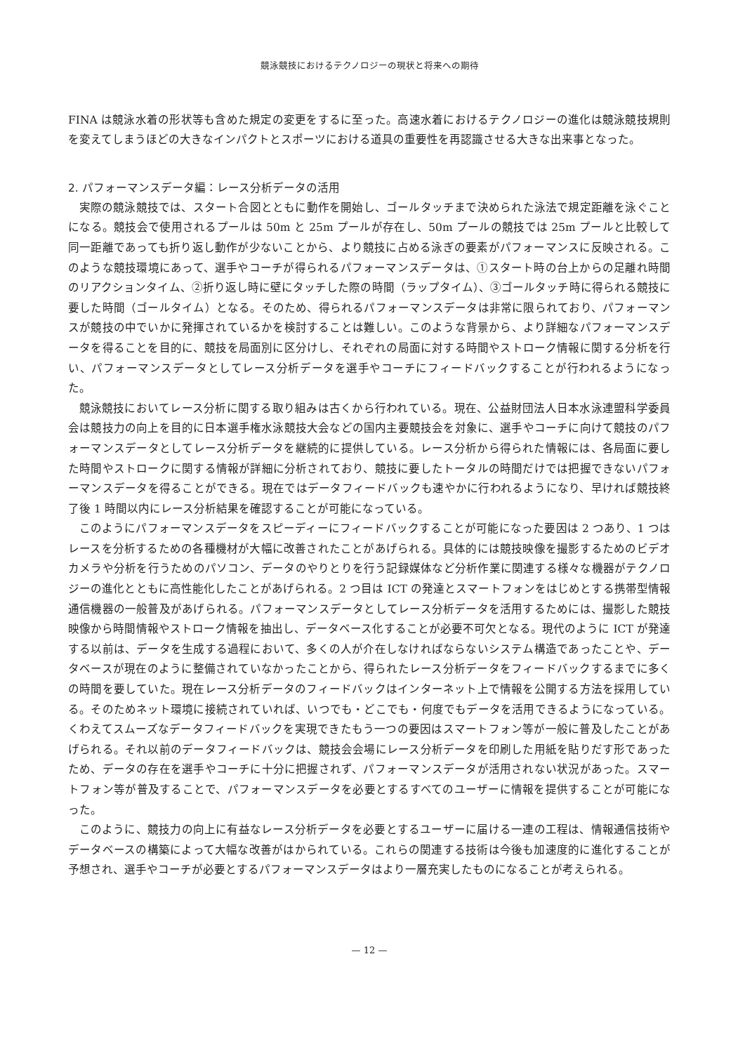競泳競技におけるテクノロジーの現状と将来への期待
FINA は競泳水着の形状等も含めた規定の変更をするに至った。高速水着におけるテクノロジーの進化は競泳競技規則を変えてしまうほどの大きなインパクトとスポーツにおける道具の重要性を再認識させる大きな出来事となった。
2. パフォーマンスデータ編：レース分析データの活用
実際の競泳競技では、スタート合図とともに動作を開始し、ゴールタッチまで決められた泳法で規定距離を泳ぐことになる。競技会で使用されるプールは 50m と 25m プールが存在し、50m プールの競技では 25m プールと比較して同一距離であっても折り返し動作が少ないことから、より競技に占める泳ぎの要素がパフォーマンスに反映される。このような競技環境にあって、選手やコーチが得られるパフォーマンスデータは、①スタート時の台上からの足離れ時間のリアクションタイム、②折り返し時に壁にタッチした際の時間（ラップタイム）、③ゴールタッチ時に得られる競技に要した時間（ゴールタイム）となる。そのため、得られるパフォーマンスデータは非常に限られており、パフォーマンスが競技の中でいかに発揮されているかを検討することは難しい。このような背景から、より詳細なパフォーマンスデータを得ることを目的に、競技を局面別に区分けし、それぞれの局面に対する時間やストローク情報に関する分析を行い、パフォーマンスデータとしてレース分析データを選手やコーチにフィードバックすることが行われるようになった。
競泳競技においてレース分析に関する取り組みは古くから行われている。現在、公益財団法人日本水泳連盟科学委員会は競技力の向上を目的に日本選手権水泳競技大会などの国内主要競技会を対象に、選手やコーチに向けて競技のパフォーマンスデータとしてレース分析データを継続的に提供している。レース分析から得られた情報には、各局面に要した時間やストロークに関する情報が詳細に分析されており、競技に要したトータルの時間だけでは把握できないパフォーマンスデータを得ることができる。現在ではデータフィードバックも速やかに行われるようになり、早ければ競技終了後 1 時間以内にレース分析結果を確認することが可能になっている。
このようにパフォーマンスデータをスピーディーにフィードバックすることが可能になった要因は 2 つあり、1 つはレースを分析するための各種機材が大幅に改善されたことがあげられる。具体的には競技映像を撮影するためのビデオカメラや分析を行うためのパソコン、データのやりとりを行う記録媒体など分析作業に関連する様々な機器がテクノロジーの進化とともに高性能化したことがあげられる。2 つ目は ICT の発達とスマートフォンをはじめとする携帯型情報通信機器の一般普及があげられる。パフォーマンスデータとしてレース分析データを活用するためには、撮影した競技映像から時間情報やストローク情報を抽出し、データベース化することが必要不可欠となる。現代のように ICT が発達する以前は、データを生成する過程において、多くの人が介在しなければならないシステム構造であったことや、データベースが現在のように整備されていなかったことから、得られたレース分析データをフィードバックするまでに多くの時間を要していた。現在レース分析データのフィードバックはインターネット上で情報を公開する方法を採用している。そのためネット環境に接続されていれば、いつでも・どこでも・何度でもデータを活用できるようになっている。くわえてスムーズなデータフィードバックを実現できたもう一つの要因はスマートフォン等が一般に普及したことがあげられる。それ以前のデータフィードバックは、競技会会場にレース分析データを印刷した用紙を貼りだす形であったため、データの存在を選手やコーチに十分に把握されず、パフォーマンスデータが活用されない状況があった。スマートフォン等が普及することで、パフォーマンスデータを必要とするすべてのユーザーに情報を提供することが可能になった。
このように、競技力の向上に有益なレース分析データを必要とするユーザーに届ける一連の工程は、情報通信技術やデータベースの構築によって大幅な改善がはかられている。これらの関連する技術は今後も加速度的に進化することが予想され、選手やコーチが必要とするパフォーマンスデータはより一層充実したものになることが考えられる。
— 12 —